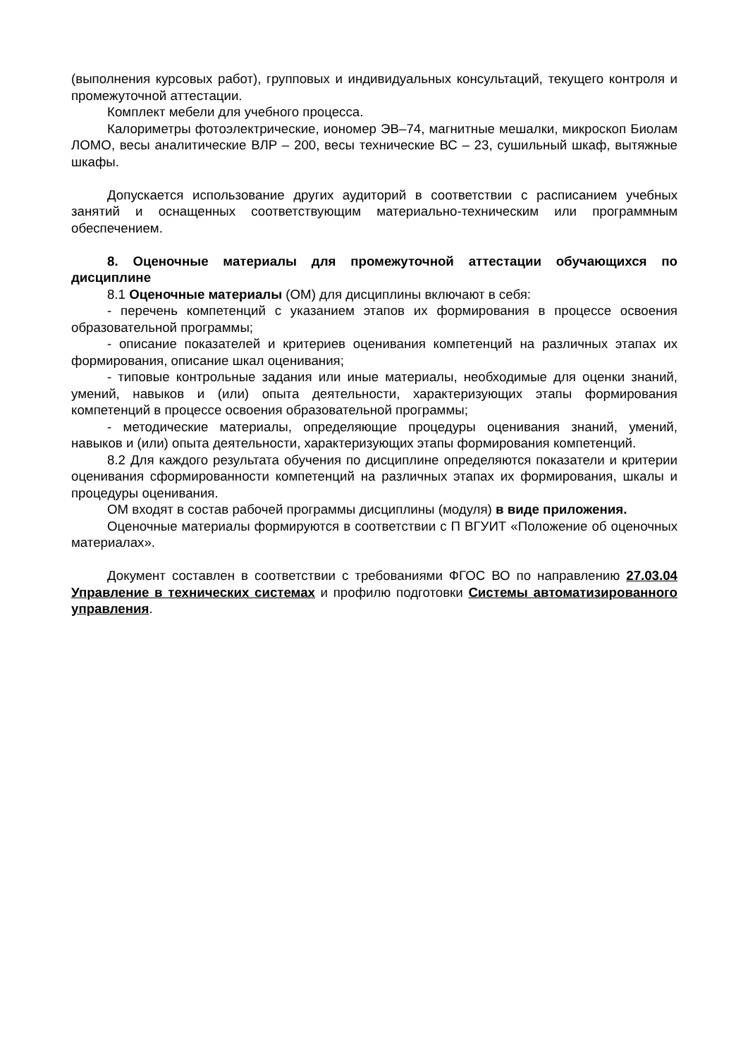(выполнения курсовых работ), групповых и индивидуальных консультаций, текущего контроля и промежуточной аттестации.
Комплект мебели для учебного процесса.
Калориметры фотоэлектрические, иономер ЭВ–74, магнитные мешалки, микро­скоп Биолам ЛОМО, весы аналитические ВЛР – 200, весы технические ВС – 23, су­шильный шкаф, вытяжные шкафы.
Допускается использование других аудиторий в соответствии с расписанием учебных занятий и оснащенных соответствующим материально-техническим или про­граммным обеспечением.
8. Оценочные материалы для промежуточной аттестации обучающихся по дисциплине
8.1 Оценочные материалы (ОМ) для дисциплины включают в себя:
- перечень компетенций с указанием этапов их формирования в процессе освое­ния образовательной программы;
- описание показателей и критериев оценивания компетенций на различных эта­пах их формирования, описание шкал оценивания;
- типовые контрольные задания или иные материалы, необходимые для оценки знаний, умений, навыков и (или) опыта деятельности, характеризующих этапы форми­рования компетенций в процессе освоения образовательной программы;
- методические материалы, определяющие процедуры оценивания знаний, уме­ний, навыков и (или) опыта деятельности, характеризующих этапы формирования ком­петенций.
8.2 Для каждого результата обучения по дисциплине определяются показатели и критерии оценивания сформированности компетенций на различных этапах их форми­рования, шкалы и процедуры оценивания.
ОМ входят в состав рабочей программы дисциплины (модуля) в виде приложе­ния.
Оценочные материалы формируются в соответствии с П ВГУИТ «Положение об оценочных материалах».
Документ составлен в соответствии с требованиями ФГОС ВО по направлению 27.03.04 Управление в технических системах и профилю подготовки Системы ав­томатизированного управления.